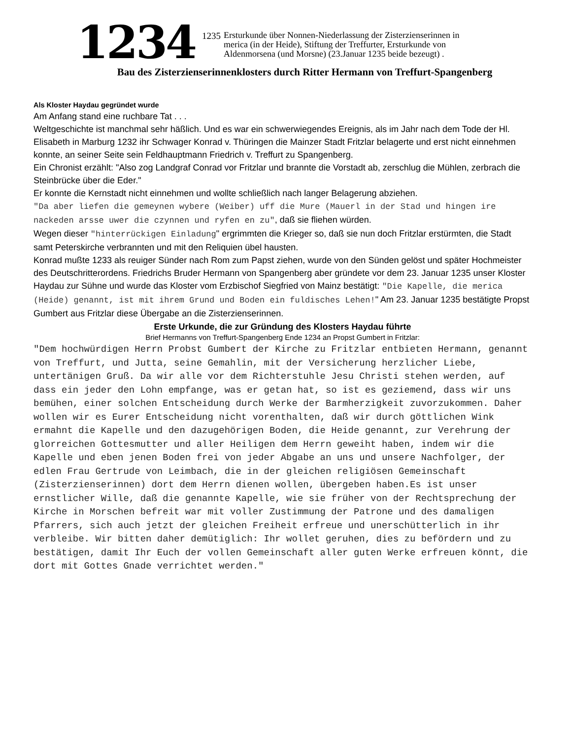1234
1235 Ersturkunde über Nonnen-Niederlassung der Zisterzienserinnen in merica (in der Heide), Stiftung der Treffurter, Ersturkunde von Aldenmorsena (und Morsne) (23.Januar 1235 beide bezeugt) .
Bau des Zisterzienserinnenklosters durch Ritter Hermann von Treffurt-Spangenberg
Als Kloster Haydau gegründet wurde
Am Anfang stand eine ruchbare Tat . . .
Weltgeschichte ist manchmal sehr häßlich. Und es war ein schwerwiegendes Ereignis, als im Jahr nach dem Tode der Hl. Elisabeth in Marburg 1232 ihr Schwager Konrad v. Thüringen die Mainzer Stadt Fritzlar belagerte und erst nicht einnehmen konnte, an seiner Seite sein Feldhauptmann Friedrich v. Treffurt zu Spangenberg.
Ein Chronist erzählt: "Also zog Landgraf Conrad vor Fritzlar und brannte die Vorstadt ab, zerschlug die Mühlen, zerbrach die Steinbrücke über die Eder."
Er konnte die Kernstadt nicht einnehmen und wollte schließlich nach langer Belagerung abziehen.
"Da aber liefen die gemeynen wybere (Weiber) uff die Mure (Mauerl in der Stad und hingen ire nackeden arsse uwer die czynnen und ryfen en zu", daß sie fliehen würden.
Wegen dieser "hinterrückigen Einladung" ergrimmten die Krieger so, daß sie nun doch Fritzlar erstürmten, die Stadt samt Peterskirche verbrannten und mit den Reliquien übel hausten.
Konrad mußte 1233 als reuiger Sünder nach Rom zum Papst ziehen, wurde von den Sünden gelöst und später Hochmeister des Deutschritterordens. Friedrichs Bruder Hermann von Spangenberg aber gründete vor dem 23. Januar 1235 unser Kloster Haydau zur Sühne und wurde das Kloster vom Erzbischof Siegfried von Mainz bestätigt: "Die Kapelle, die merica (Heide) genannt, ist mit ihrem Grund und Boden ein fuldisches Lehen!" Am 23. Januar 1235 bestätigte Propst Gumbert aus Fritzlar diese Übergabe an die Zisterzienserinnen.
Erste Urkunde, die zur Gründung des Klosters Haydau führte
Brief Hermanns von Treffurt-Spangenberg Ende 1234 an Propst Gumbert in Fritzlar:
"Dem hochwürdigen Herrn Probst Gumbert der Kirche zu Fritzlar entbieten Hermann, genannt von Treffurt, und Jutta, seine Gemahlin, mit der Versicherung herzlicher Liebe, untertänigen Gruß. Da wir alle vor dem Richterstuhle Jesu Christi stehen werden, auf dass ein jeder den Lohn empfange, was er getan hat, so ist es geziemend, dass wir uns bemühen, einer solchen Entscheidung durch Werke der Barmherzigkeit zuvorzukommen. Daher wollen wir es Eurer Entscheidung nicht vorenthalten, daß wir durch göttlichen Wink ermahnt die Kapelle und den dazugehörigen Boden, die Heide genannt, zur Verehrung der glorreichen Gottesmutter und aller Heiligen dem Herrn geweiht haben, indem wir die Kapelle und eben jenen Boden frei von jeder Abgabe an uns und unsere Nachfolger, der edlen Frau Gertrude von Leimbach, die in der gleichen religiösen Gemeinschaft (Zisterzienserinnen) dort dem Herrn dienen wollen, übergeben haben.Es ist unser ernstlicher Wille, daß die genannte Kapelle, wie sie früher von der Rechtsprechung der Kirche in Morschen befreit war mit voller Zustimmung der Patrone und des damaligen Pfarrers, sich auch jetzt der gleichen Freiheit erfreue und unerschütterlich in ihr verbleibe. Wir bitten daher demütiglich: Ihr wollet geruhen, dies zu befördern und zu bestätigen, damit Ihr Euch der vollen Gemeinschaft aller guten Werke erfreuen könnt, die dort mit Gottes Gnade verrichtet werden."